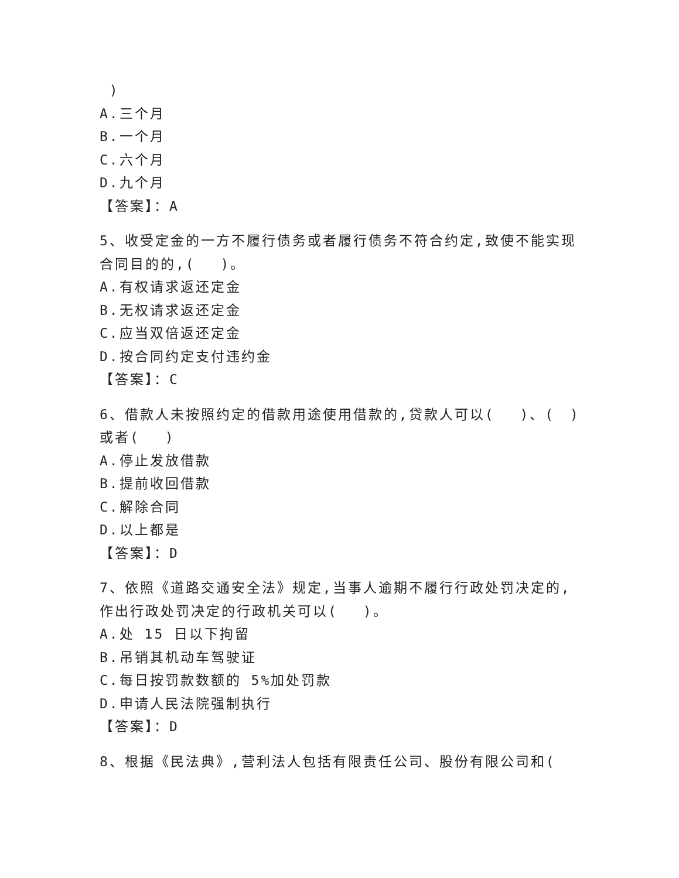)
A.三个月
B.一个月
C.六个月
D.九个月
【答案】：A
5、收受定金的一方不履行债务或者履行债务不符合约定,致使不能实现合同目的的,(　 )。
A.有权请求返还定金
B.无权请求返还定金
C.应当双倍返还定金
D.按合同约定支付违约金
【答案】：C
6、借款人未按照约定的借款用途使用借款的,贷款人可以(　 )、(　)或者(　 )
A.停止发放借款
B.提前收回借款
C.解除合同
D.以上都是
【答案】：D
7、依照《道路交通安全法》规定,当事人逾期不履行行政处罚决定的,作出行政处罚决定的行政机关可以(　 )。
A.处 15 日以下拘留
B.吊销其机动车驾驶证
C.每日按罚款数额的 5%加处罚款
D.申请人民法院强制执行
【答案】：D
8、根据《民法典》,营利法人包括有限责任公司、股份有限公司和(